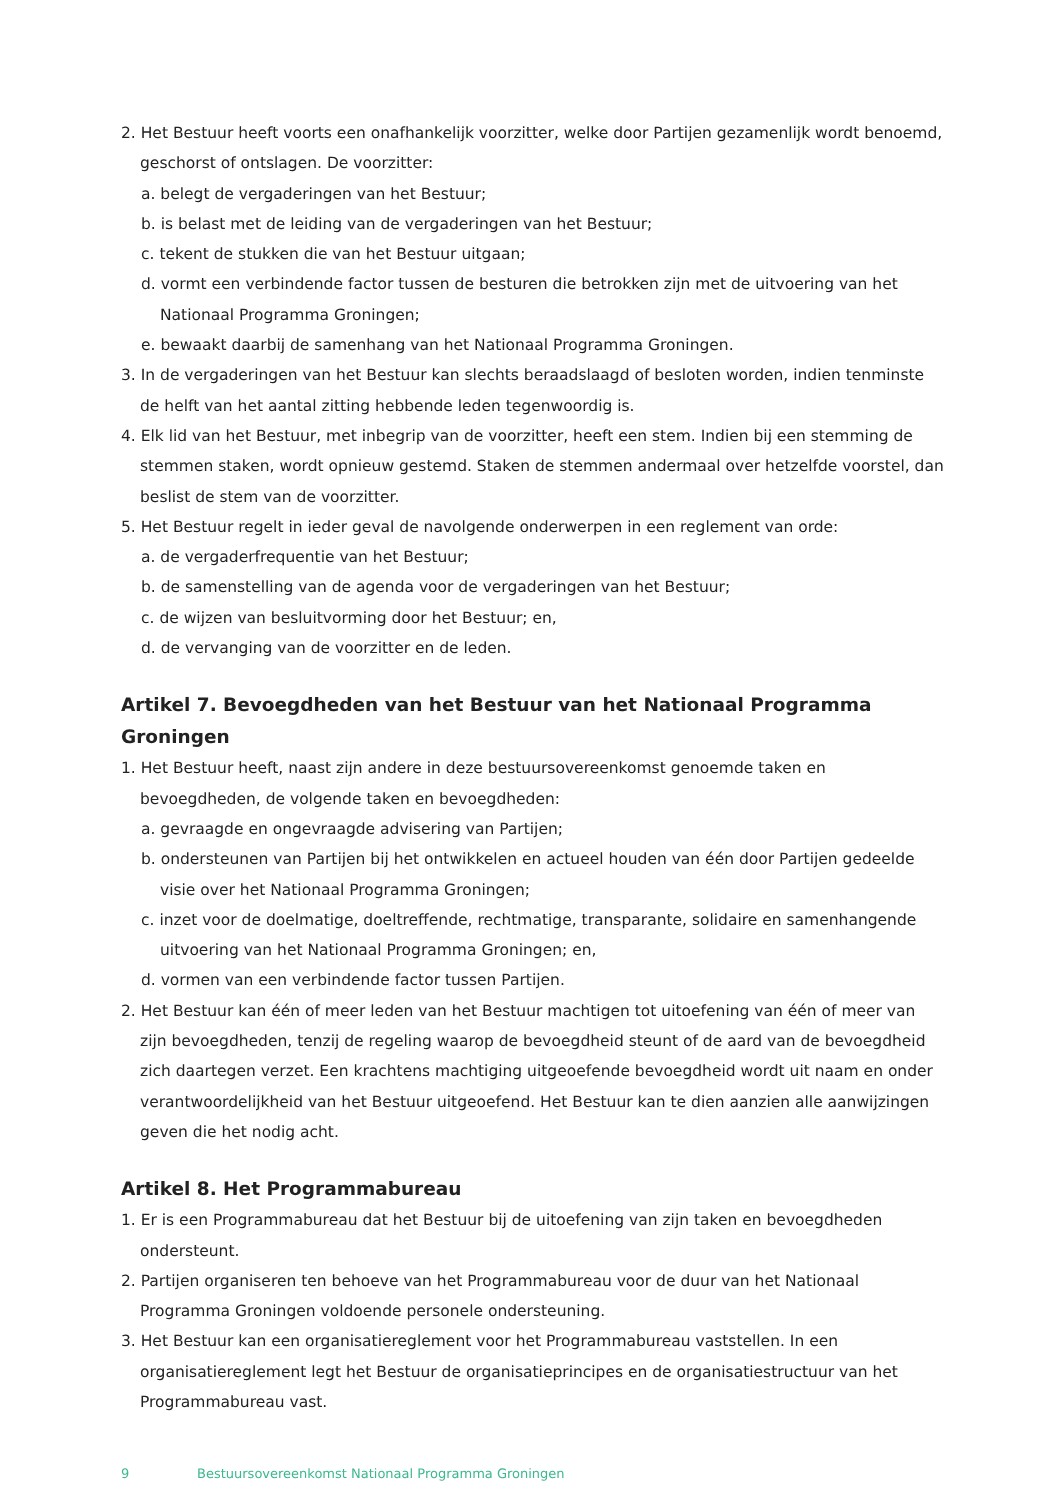2. Het Bestuur heeft voorts een onafhankelijk voorzitter, welke door Partijen gezamenlijk wordt benoemd, geschorst of ontslagen. De voorzitter:
a. belegt de vergaderingen van het Bestuur;
b. is belast met de leiding van de vergaderingen van het Bestuur;
c. tekent de stukken die van het Bestuur uitgaan;
d. vormt een verbindende factor tussen de besturen die betrokken zijn met de uitvoering van het Nationaal Programma Groningen;
e. bewaakt daarbij de samenhang van het Nationaal Programma Groningen.
3. In de vergaderingen van het Bestuur kan slechts beraadslaagd of besloten worden, indien tenminste de helft van het aantal zitting hebbende leden tegenwoordig is.
4. Elk lid van het Bestuur, met inbegrip van de voorzitter, heeft een stem. Indien bij een stemming de stemmen staken, wordt opnieuw gestemd. Staken de stemmen andermaal over hetzelfde voorstel, dan beslist de stem van de voorzitter.
5. Het Bestuur regelt in ieder geval de navolgende onderwerpen in een reglement van orde:
a. de vergaderfrequentie van het Bestuur;
b. de samenstelling van de agenda voor de vergaderingen van het Bestuur;
c. de wijzen van besluitvorming door het Bestuur; en,
d. de vervanging van de voorzitter en de leden.
Artikel 7. Bevoegdheden van het Bestuur van het Nationaal Programma Groningen
1. Het Bestuur heeft, naast zijn andere in deze bestuursovereenkomst genoemde taken en bevoegdheden, de volgende taken en bevoegdheden:
a. gevraagde en ongevraagde advisering van Partijen;
b. ondersteunen van Partijen bij het ontwikkelen en actueel houden van één door Partijen gedeelde visie over het Nationaal Programma Groningen;
c. inzet voor de doelmatige, doeltreffende, rechtmatige, transparante, solidaire en samenhangende uitvoering van het Nationaal Programma Groningen; en,
d. vormen van een verbindende factor tussen Partijen.
2. Het Bestuur kan één of meer leden van het Bestuur machtigen tot uitoefening van één of meer van zijn bevoegdheden, tenzij de regeling waarop de bevoegdheid steunt of de aard van de bevoegdheid zich daartegen verzet. Een krachtens machtiging uitgeoefende bevoegdheid wordt uit naam en onder verantwoordelijkheid van het Bestuur uitgeoefend. Het Bestuur kan te dien aanzien alle aanwijzingen geven die het nodig acht.
Artikel 8. Het Programmabureau
1. Er is een Programmabureau dat het Bestuur bij de uitoefening van zijn taken en bevoegdheden ondersteunt.
2. Partijen organiseren ten behoeve van het Programmabureau voor de duur van het Nationaal Programma Groningen voldoende personele ondersteuning.
3. Het Bestuur kan een organisatiereglement voor het Programmabureau vaststellen. In een organisatiereglement legt het Bestuur de organisatieprincipes en de organisatiestructuur van het Programmabureau vast.
9 Bestuursovereenkomst Nationaal Programma Groningen